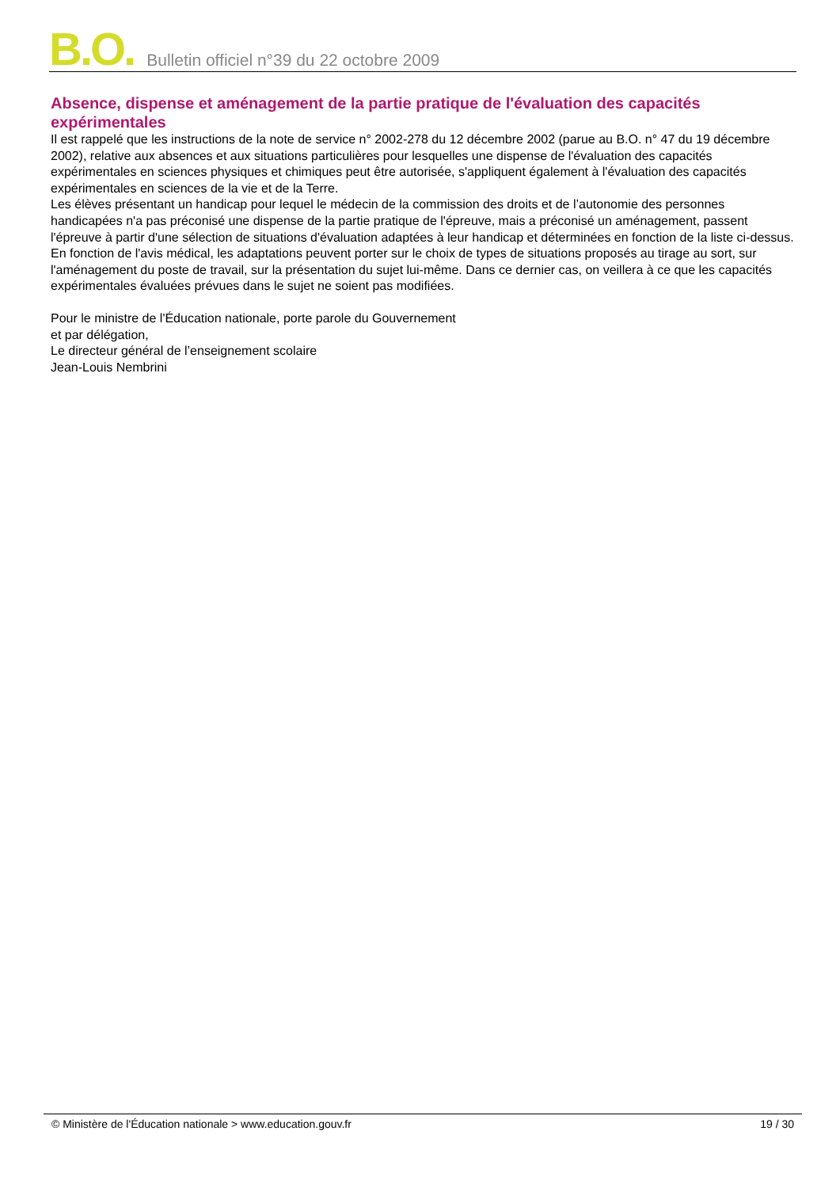B.O. Bulletin officiel n°39 du 22 octobre 2009
Absence, dispense et aménagement de la partie pratique de l'évaluation des capacités expérimentales
Il est rappelé que les instructions de la note de service n° 2002-278 du 12 décembre 2002 (parue au B.O. n° 47 du 19 décembre 2002), relative aux absences et aux situations particulières pour lesquelles une dispense de l'évaluation des capacités expérimentales en sciences physiques et chimiques peut être autorisée, s'appliquent également à l'évaluation des capacités expérimentales en sciences de la vie et de la Terre.
Les élèves présentant un handicap pour lequel le médecin de la commission des droits et de l’autonomie des personnes handicapées n'a pas préconisé une dispense de la partie pratique de l'épreuve, mais a préconisé un aménagement, passent l'épreuve à partir d'une sélection de situations d'évaluation adaptées à leur handicap et déterminées en fonction de la liste ci-dessus. En fonction de l'avis médical, les adaptations peuvent porter sur le choix de types de situations proposés au tirage au sort, sur l'aménagement du poste de travail, sur la présentation du sujet lui-même. Dans ce dernier cas, on veillera à ce que les capacités expérimentales évaluées prévues dans le sujet ne soient pas modifiées.
Pour le ministre de l'Éducation nationale, porte parole du Gouvernement
et par délégation,
Le directeur général de l’enseignement scolaire
Jean-Louis Nembrini
© Ministère de l'Éducation nationale > www.education.gouv.fr 19 / 30